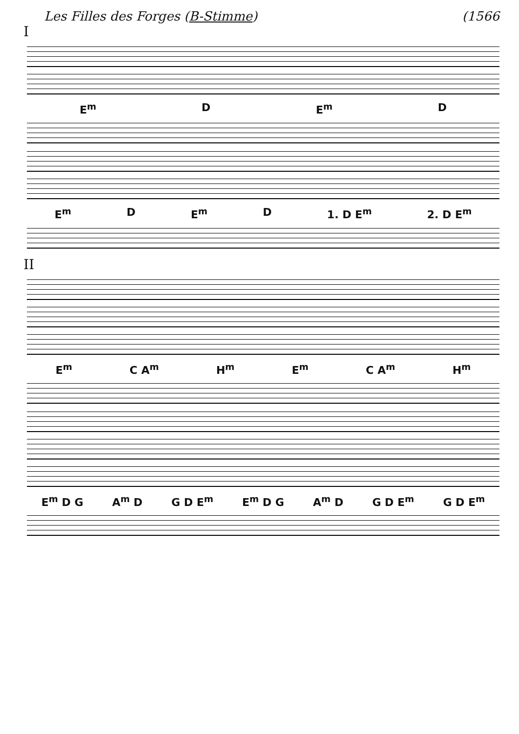Les Filles des Forges (B-Stimme) (1566
I
E<sup>m</sup> D E<sup>m</sup> D
E<sup>m</sup> D E<sup>m</sup> D 1. D E<sup>m</sup> 2. D E<sup>m</sup>
II
E<sup>m</sup> C A<sup>m</sup> H<sup>m</sup> E<sup>m</sup> C A<sup>m</sup> H<sup>m</sup>
E<sup>m</sup> D G A<sup>m</sup> D G D E<sup>m</sup> E<sup>m</sup> D G A<sup>m</sup> D G D E<sup>m</sup> G D E<sup>m</sup>